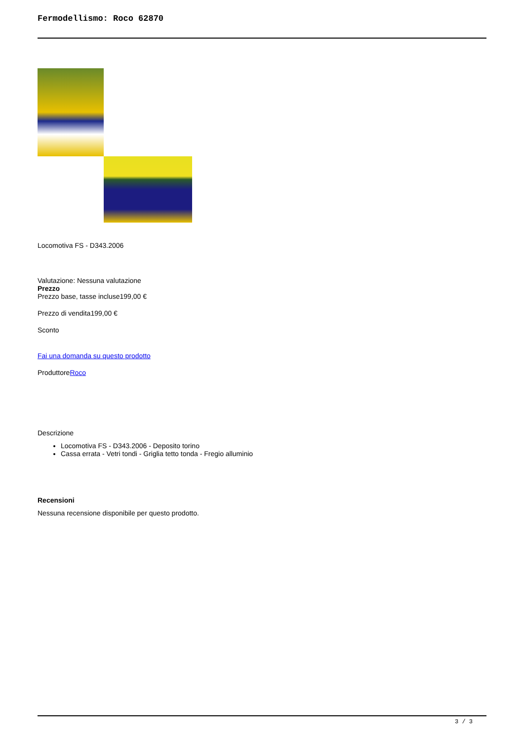Fermodellismo: Roco 62870
Locomotiva FS - D343.2006
Valutazione: Nessuna valutazione
Prezzo
Prezzo base, tasse incluse199,00 €
Prezzo di vendita199,00 €
Sconto
Fai una domanda su questo prodotto
ProduttoreRoco
Descrizione
Locomotiva FS - D343.2006 - Deposito torino
Cassa errata - Vetri tondi - Griglia tetto tonda - Fregio alluminio
Recensioni
Nessuna recensione disponibile per questo prodotto.
3 / 3